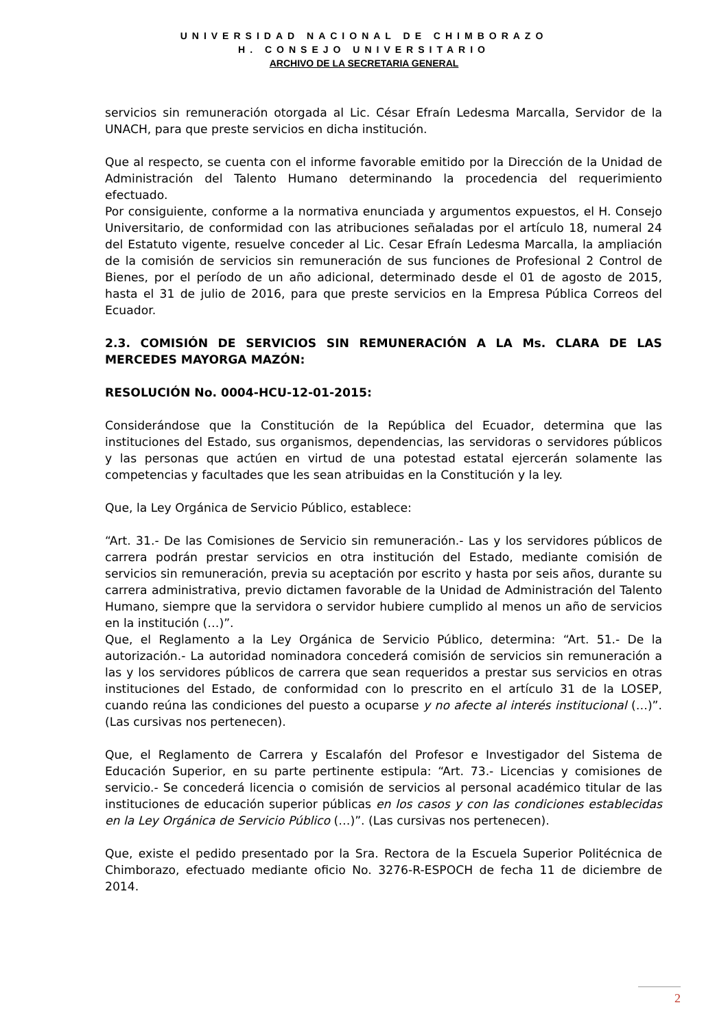UNIVERSIDAD NACIONAL DE CHIMBORAZO
H. CONSEJO UNIVERSITARIO
ARCHIVO DE LA SECRETARIA GENERAL
servicios sin remuneración otorgada al Lic. César Efraín Ledesma Marcalla, Servidor de la UNACH, para que preste servicios en dicha institución.
Que al respecto, se cuenta con el informe favorable emitido por la Dirección de la Unidad de Administración del Talento Humano determinando la procedencia del requerimiento efectuado.
Por consiguiente, conforme a la normativa enunciada y argumentos expuestos, el H. Consejo Universitario, de conformidad con las atribuciones señaladas por el artículo 18, numeral 24 del Estatuto vigente, resuelve conceder al Lic. Cesar Efraín Ledesma Marcalla, la ampliación de la comisión de servicios sin remuneración de sus funciones de Profesional 2 Control de Bienes, por el período de un año adicional, determinado desde el 01 de agosto de 2015, hasta el 31 de julio de 2016, para que preste servicios en la Empresa Pública Correos del Ecuador.
2.3. COMISIÓN DE SERVICIOS SIN REMUNERACIÓN A LA Ms. CLARA DE LAS MERCEDES MAYORGA MAZÓN:
RESOLUCIÓN No. 0004-HCU-12-01-2015:
Considerándose que la Constitución de la República del Ecuador, determina que las instituciones del Estado, sus organismos, dependencias, las servidoras o servidores públicos y las personas que actúen en virtud de una potestad estatal ejercerán solamente las competencias y facultades que les sean atribuidas en la Constitución y la ley.
Que, la Ley Orgánica de Servicio Público, establece:
“Art. 31.- De las Comisiones de Servicio sin remuneración.- Las y los servidores públicos de carrera podrán prestar servicios en otra institución del Estado, mediante comisión de servicios sin remuneración, previa su aceptación por escrito y hasta por seis años, durante su carrera administrativa, previo dictamen favorable de la Unidad de Administración del Talento Humano, siempre que la servidora o servidor hubiere cumplido al menos un año de servicios en la institución (…)”.
Que, el Reglamento a la Ley Orgánica de Servicio Público, determina: “Art. 51.- De la autorización.- La autoridad nominadora concederá comisión de servicios sin remuneración a las y los servidores públicos de carrera que sean requeridos a prestar sus servicios en otras instituciones del Estado, de conformidad con lo prescrito en el artículo 31 de la LOSEP, cuando reúna las condiciones del puesto a ocuparse y no afecte al interés institucional (…)”. (Las cursivas nos pertenecen).
Que, el Reglamento de Carrera y Escalafón del Profesor e Investigador del Sistema de Educación Superior, en su parte pertinente estipula: “Art. 73.- Licencias y comisiones de servicio.- Se concederá licencia o comisión de servicios al personal académico titular de las instituciones de educación superior públicas en los casos y con las condiciones establecidas en la Ley Orgánica de Servicio Público (…)”. (Las cursivas nos pertenecen).
Que, existe el pedido presentado por la Sra. Rectora de la Escuela Superior Politécnica de Chimborazo, efectuado mediante oficio No. 3276-R-ESPOCH de fecha 11 de diciembre de 2014.
2